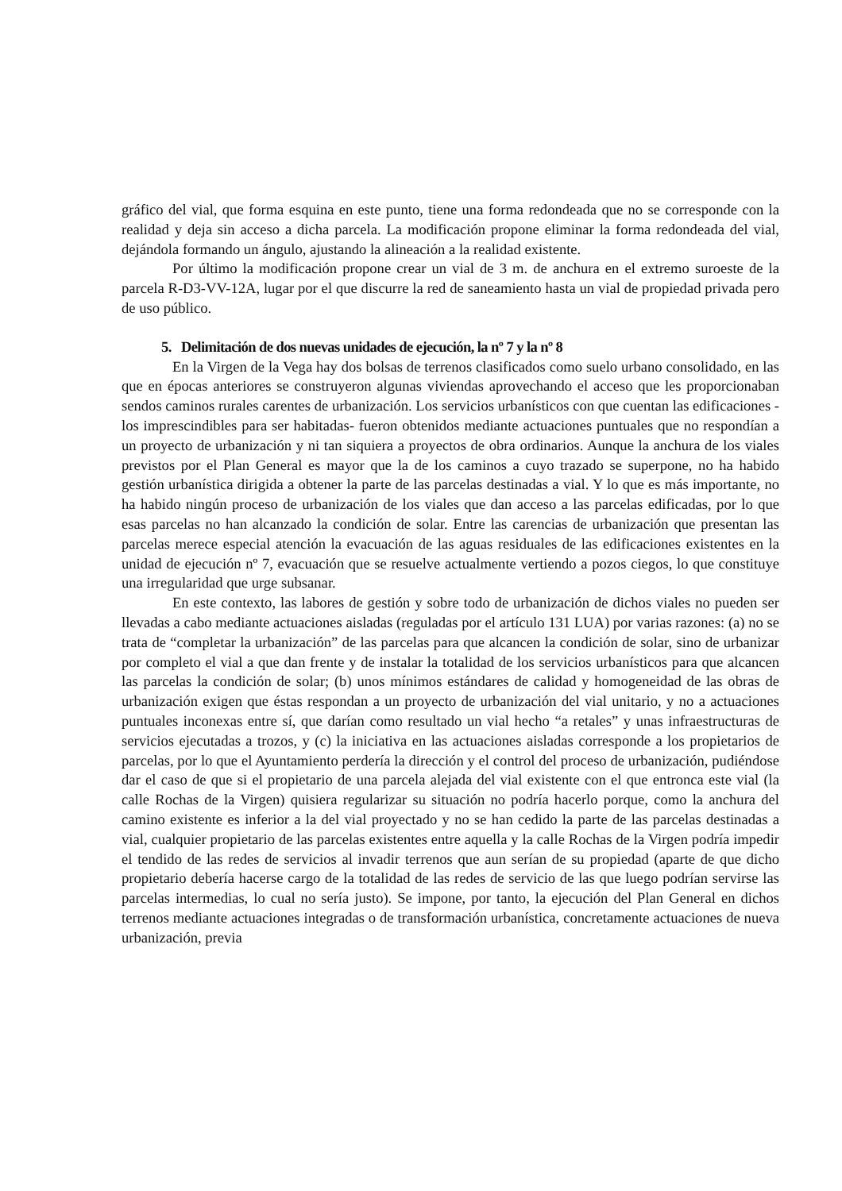gráfico del vial, que forma esquina en este punto, tiene una forma redondeada que no se corresponde con la realidad y deja sin acceso a dicha parcela. La modificación propone eliminar la forma redondeada del vial, dejándola formando un ángulo, ajustando la alineación a la realidad existente.
Por último la modificación propone crear un vial de 3 m. de anchura en el extremo suroeste de la parcela R-D3-VV-12A, lugar por el que discurre la red de saneamiento hasta un vial de propiedad privada pero de uso público.
5. Delimitación de dos nuevas unidades de ejecución, la nº 7 y la nº 8
En la Virgen de la Vega hay dos bolsas de terrenos clasificados como suelo urbano consolidado, en las que en épocas anteriores se construyeron algunas viviendas aprovechando el acceso que les proporcionaban sendos caminos rurales carentes de urbanización. Los servicios urbanísticos con que cuentan las edificaciones -los imprescindibles para ser habitadas- fueron obtenidos mediante actuaciones puntuales que no respondían a un proyecto de urbanización y ni tan siquiera a proyectos de obra ordinarios. Aunque la anchura de los viales previstos por el Plan General es mayor que la de los caminos a cuyo trazado se superpone, no ha habido gestión urbanística dirigida a obtener la parte de las parcelas destinadas a vial. Y lo que es más importante, no ha habido ningún proceso de urbanización de los viales que dan acceso a las parcelas edificadas, por lo que esas parcelas no han alcanzado la condición de solar. Entre las carencias de urbanización que presentan las parcelas merece especial atención la evacuación de las aguas residuales de las edificaciones existentes en la unidad de ejecución nº 7, evacuación que se resuelve actualmente vertiendo a pozos ciegos, lo que constituye una irregularidad que urge subsanar.
En este contexto, las labores de gestión y sobre todo de urbanización de dichos viales no pueden ser llevadas a cabo mediante actuaciones aisladas (reguladas por el artículo 131 LUA) por varias razones: (a) no se trata de “completar la urbanización” de las parcelas para que alcancen la condición de solar, sino de urbanizar por completo el vial a que dan frente y de instalar la totalidad de los servicios urbanísticos para que alcancen las parcelas la condición de solar; (b) unos mínimos estándares de calidad y homogeneidad de las obras de urbanización exigen que éstas respondan a un proyecto de urbanización del vial unitario, y no a actuaciones puntuales inconexas entre sí, que darían como resultado un vial hecho “a retales” y unas infraestructuras de servicios ejecutadas a trozos, y (c) la iniciativa en las actuaciones aisladas corresponde a los propietarios de parcelas, por lo que el Ayuntamiento perdería la dirección y el control del proceso de urbanización, pudiéndose dar el caso de que si el propietario de una parcela alejada del vial existente con el que entronca este vial (la calle Rochas de la Virgen) quisiera regularizar su situación no podría hacerlo porque, como la anchura del camino existente es inferior a la del vial proyectado y no se han cedido la parte de las parcelas destinadas a vial, cualquier propietario de las parcelas existentes entre aquella y la calle Rochas de la Virgen podría impedir el tendido de las redes de servicios al invadir terrenos que aun serían de su propiedad (aparte de que dicho propietario debería hacerse cargo de la totalidad de las redes de servicio de las que luego podrían servirse las parcelas intermedias, lo cual no sería justo). Se impone, por tanto, la ejecución del Plan General en dichos terrenos mediante actuaciones integradas o de transformación urbanística, concretamente actuaciones de nueva urbanización, previa